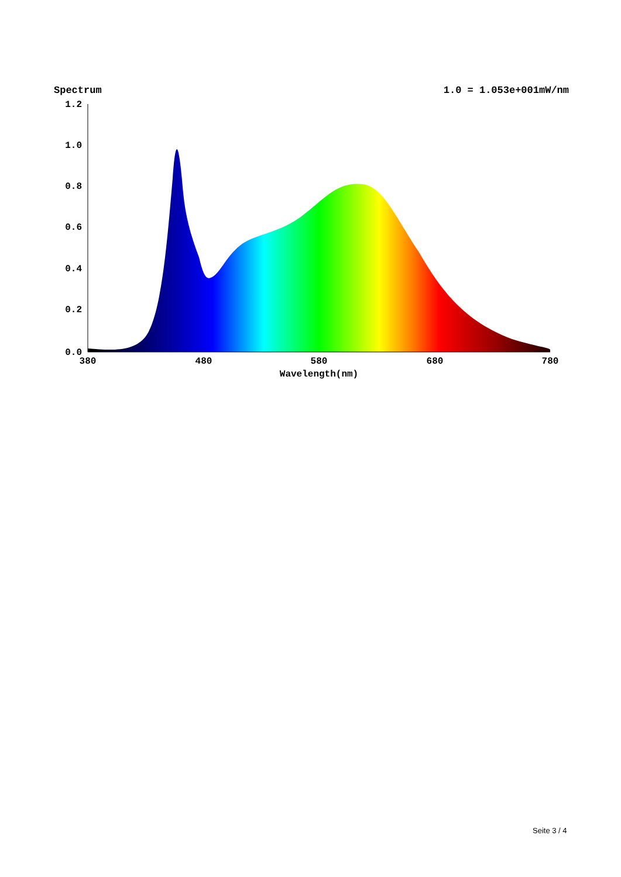Spectrum 1.0 = 1.053e+001mW/nm
1.2
1.0
0.8
0.6
0.4
0.2
0.0
380
480
580
680
780
Wavelength(nm)
Seite 3 / 4